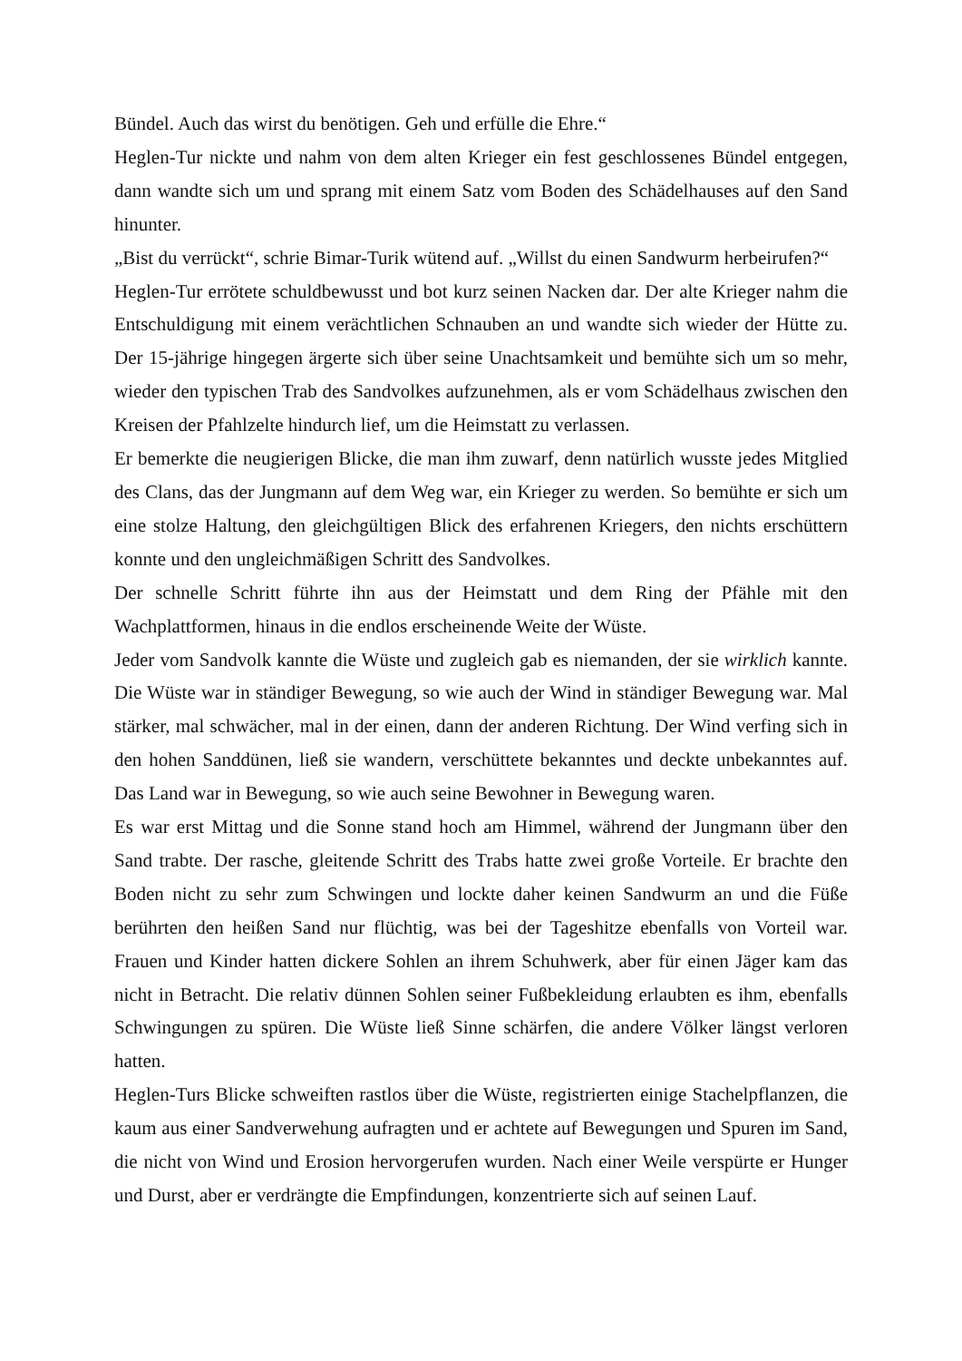Bündel. Auch das wirst du benötigen. Geh und erfülle die Ehre.“
Heglen-Tur nickte und nahm von dem alten Krieger ein fest geschlossenes Bündel entgegen, dann wandte sich um und sprang mit einem Satz vom Boden des Schädelhauses auf den Sand hinunter.
„Bist du verrückt“, schrie Bimar-Turik wütend auf. „Willst du einen Sandwurm herbeirufen?“
Heglen-Tur errötete schuldbewusst und bot kurz seinen Nacken dar. Der alte Krieger nahm die Entschuldigung mit einem verächtlichen Schnauben an und wandte sich wieder der Hütte zu. Der 15-jährige hingegen ärgerte sich über seine Unachtsamkeit und bemühte sich um so mehr, wieder den typischen Trab des Sandvolkes aufzunehmen, als er vom Schädelhaus zwischen den Kreisen der Pfahlzelte hindurch lief, um die Heimstatt zu verlassen.
Er bemerkte die neugierigen Blicke, die man ihm zuwarf, denn natürlich wusste jedes Mitglied des Clans, das der Jungmann auf dem Weg war, ein Krieger zu werden. So bemühte er sich um eine stolze Haltung, den gleichgültigen Blick des erfahrenen Kriegers, den nichts erschüttern konnte und den ungleichmäßigen Schritt des Sandvolkes.
Der schnelle Schritt führte ihn aus der Heimstatt und dem Ring der Pfähle mit den Wachplattformen, hinaus in die endlos erscheinende Weite der Wüste.
Jeder vom Sandvolk kannte die Wüste und zugleich gab es niemanden, der sie wirklich kannte. Die Wüste war in ständiger Bewegung, so wie auch der Wind in ständiger Bewegung war. Mal stärker, mal schwächer, mal in der einen, dann der anderen Richtung. Der Wind verfing sich in den hohen Sanddünen, ließ sie wandern, verschüttete bekanntes und deckte unbekanntes auf. Das Land war in Bewegung, so wie auch seine Bewohner in Bewegung waren.
Es war erst Mittag und die Sonne stand hoch am Himmel, während der Jungmann über den Sand trabte. Der rasche, gleitende Schritt des Trabs hatte zwei große Vorteile. Er brachte den Boden nicht zu sehr zum Schwingen und lockte daher keinen Sandwurm an und die Füße berührten den heißen Sand nur flüchtig, was bei der Tageshitze ebenfalls von Vorteil war. Frauen und Kinder hatten dickere Sohlen an ihrem Schuhwerk, aber für einen Jäger kam das nicht in Betracht. Die relativ dünnen Sohlen seiner Fußbekleidung erlaubten es ihm, ebenfalls Schwingungen zu spüren. Die Wüste ließ Sinne schärfen, die andere Völker längst verloren hatten.
Heglen-Turs Blicke schweiften rastlos über die Wüste, registrierten einige Stachelpflanzen, die kaum aus einer Sandverwehung aufragten und er achtete auf Bewegungen und Spuren im Sand, die nicht von Wind und Erosion hervorgerufen wurden. Nach einer Weile verspürte er Hunger und Durst, aber er verdrängte die Empfindungen, konzentrierte sich auf seinen Lauf.